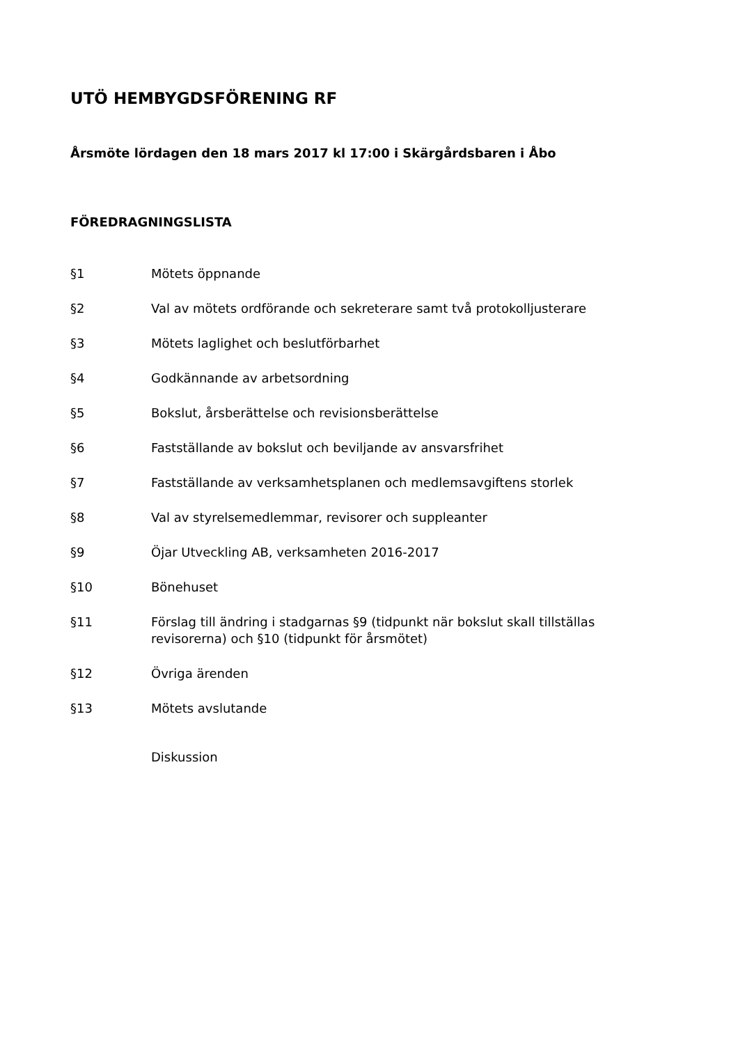UTÖ HEMBYGDSFÖRENING RF
Årsmöte lördagen den 18 mars 2017 kl 17:00 i Skärgårdsbaren i Åbo
FÖREDRAGNINGSLISTA
§1 Mötets öppnande
§2 Val av mötets ordförande och sekreterare samt två protokolljusterare
§3 Mötets laglighet och beslutförbarhet
§4 Godkännande av arbetsordning
§5 Bokslut, årsberättelse och revisionsberättelse
§6 Fastställande av bokslut och beviljande av ansvarsfrihet
§7 Fastställande av verksamhetsplanen och medlemsavgiftens storlek
§8 Val av styrelsemedlemmar, revisorer och suppleanter
§9 Öjar Utveckling AB, verksamheten 2016-2017
§10 Bönehuset
§11 Förslag till ändring i stadgarnas §9 (tidpunkt när bokslut skall tillställas revisorerna) och §10 (tidpunkt för årsmötet)
§12 Övriga ärenden
§13 Mötets avslutande
Diskussion